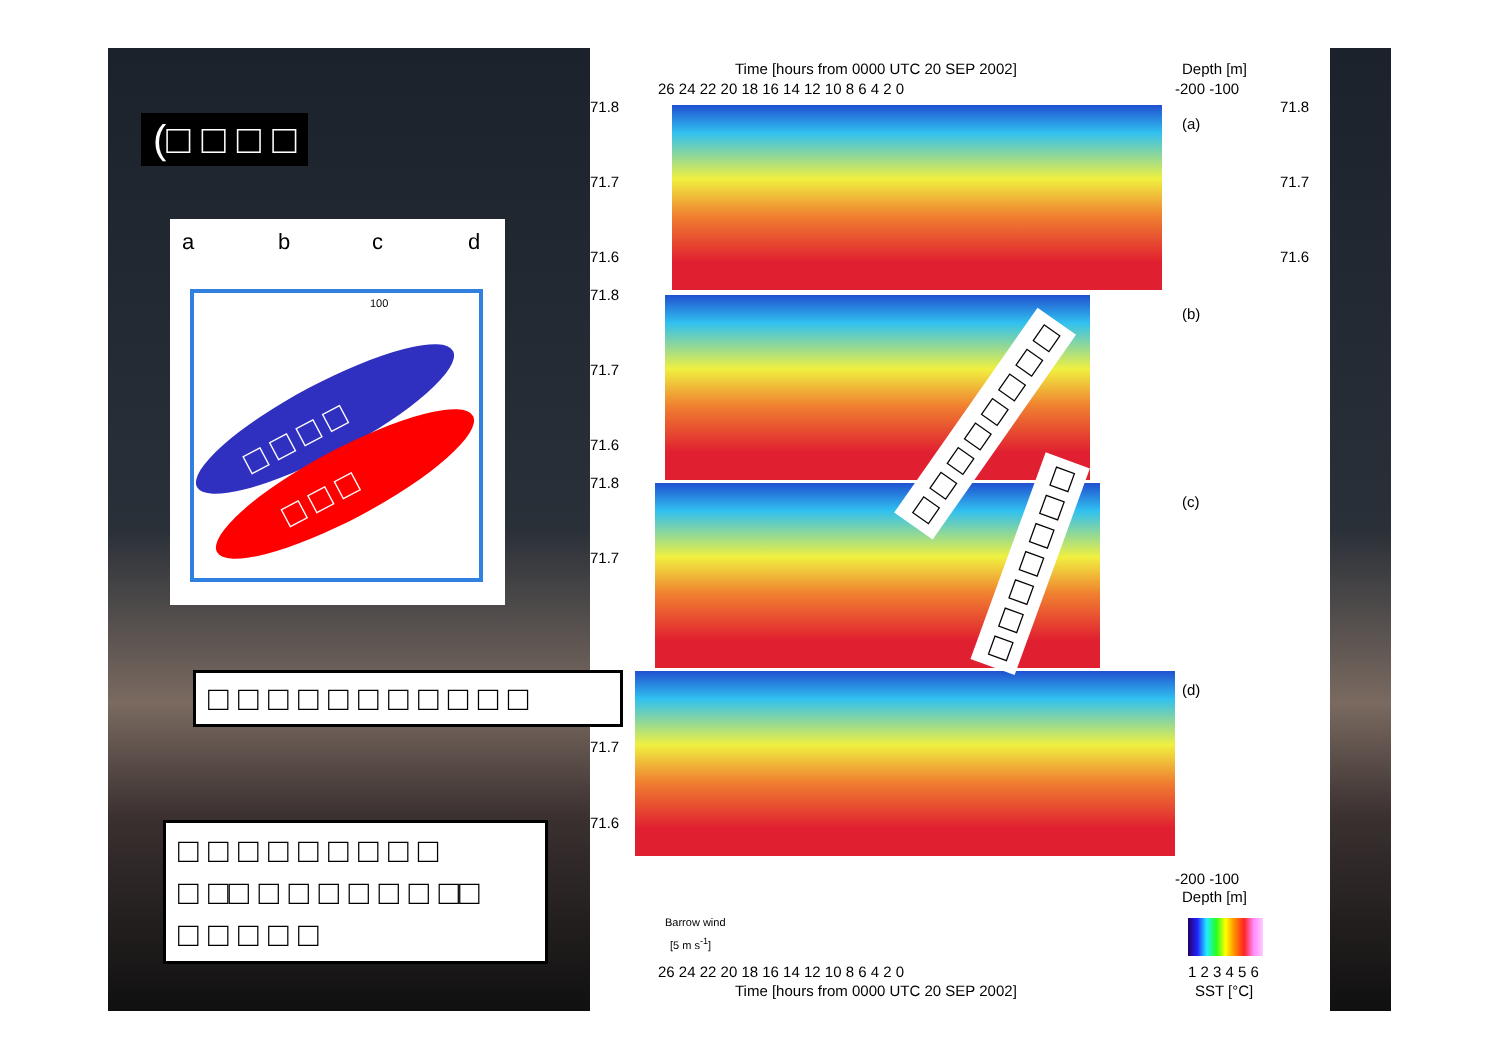(□ □ □ □
a b c d
100
□ □ □ □
□ □ □
Time [hours from 0000 UTC 20 SEP 2002]
Depth [m]
26 24 22 20 18 16 14 12 10 8 6 4 2 0
-200 -100
71.8
71.7
71.6
(a)
71.8
71.7
71.6
(b)
71.8
71.7
(c)
71.7
71.6
(d)
71.8
71.7
71.6
Barrow wind
[5 m s<sup>-1</sup>]
-200 -100
Depth [m]
26 24 22 20 18 16 14 12 10 8 6 4 2 0
1 2 3 4 5 6
Time [hours from 0000 UTC 20 SEP 2002]
SST [°C]
□ □ □ □ □ □ □ □ □ □ □
□ □ □ □ □ □ □ □ □
□ □□ □ □ □ □ □ □ □□
□ □ □ □ □
□ □ □ □ □ □ □ □
□ □ □ □ □ □ □